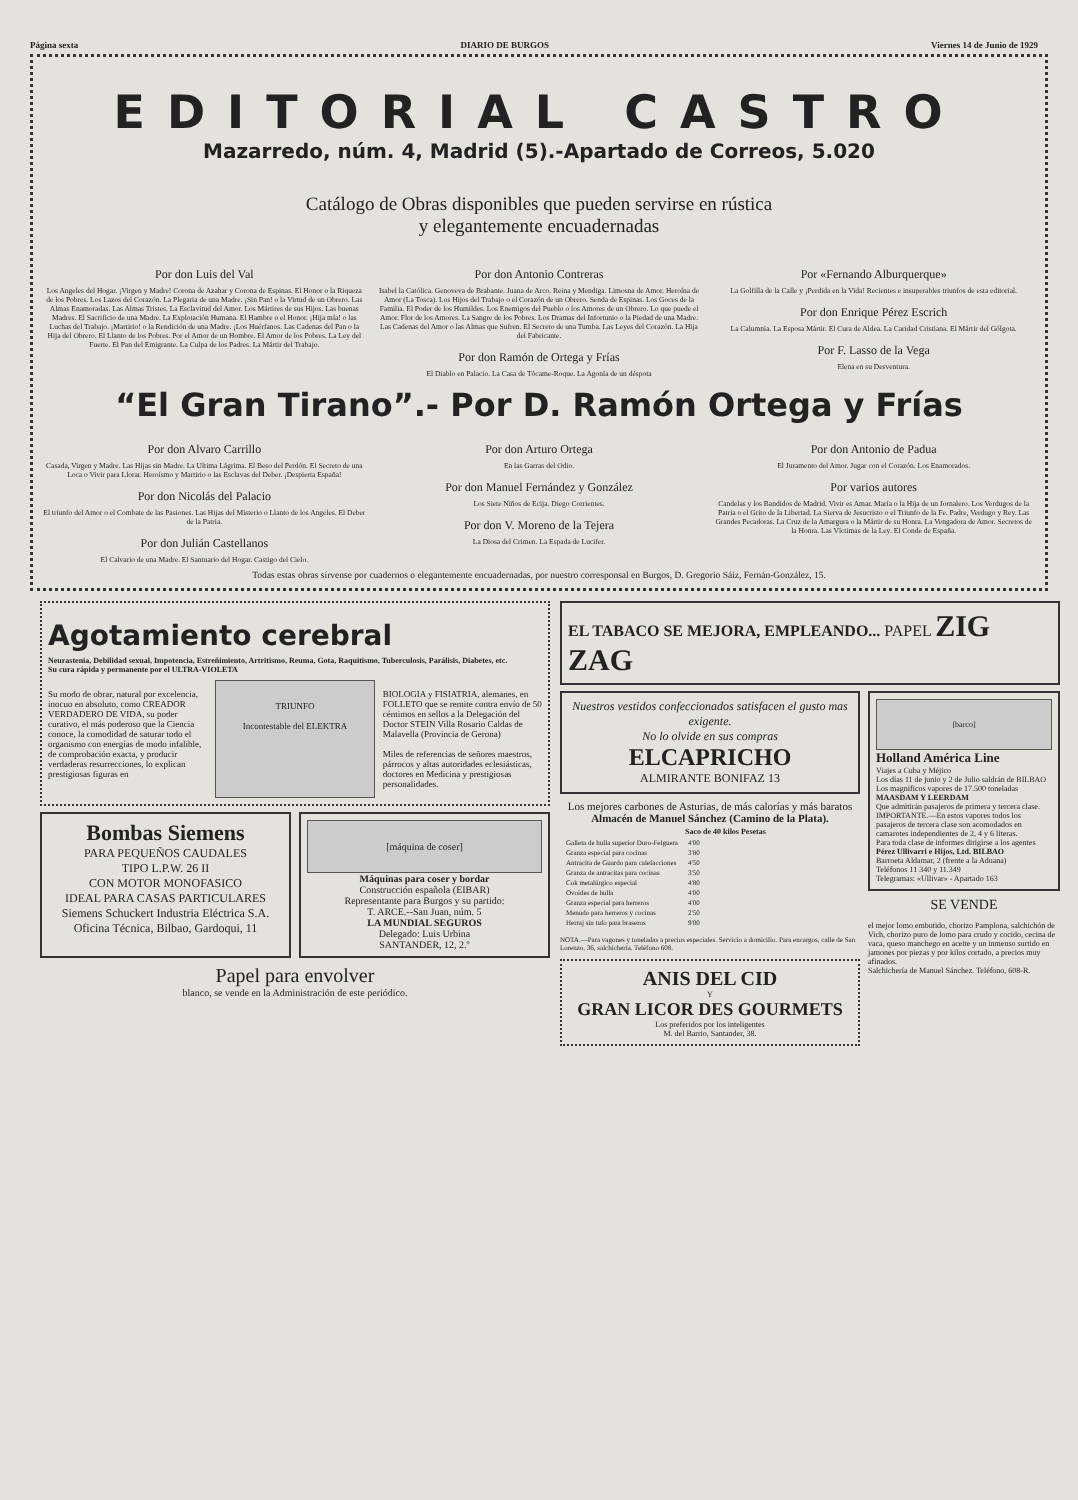Página sexta DIARIO DE BURGOS Viernes 14 de Junio de 1929
EDITORIAL CASTRO
Mazarredo, núm. 4, Madrid (5).-Apartado de Correos, 5.020
Catálogo de Obras disponibles que pueden servirse en rústica
y elegantemente encuadernadas
Por don Luis del Val
Los Angeles del Hogar. ¡Virgen y Madre! Corona de Azahar y Corona de Espinas. El Honor o la Riqueza de los Pobres. Los Lazos del Corazón. La Plegaria de una Madre. ¡Sin Pan! o la Virtud de un Obrero. Las Almas Enamoradas. Las Almas Tristes. La Esclavitud del Amor. Los Mártires de sus Hijos. Las buenas Madres. El Sacrificio de una Madre. La Explotación Humana. El Hambre o el Honor. ¡Hija mía! o las Luchas del Trabajo. ¡Martirio! o la Rendición de una Madre. ¡Los Huérfanos. Las Cadenas del Pan o la Hija del Obrero. El Llanto de los Pobres. Por el Amor de un Hombre. El Amor de los Pobres. La Ley del Fuerte. El Pan del Emigrante. La Culpa de los Padres. La Mártir del Trabajo.
Por don Antonio Contreras
Isabel la Católica. Genoveva de Brabante. Juana de Arco. Reina y Mendiga. Limosna de Amor. Heroína de Amor (La Tosca). Los Hijos del Trabajo o el Corazón de un Obrero. Senda de Espinas. Los Goces de la Familia. El Poder de los Humildes. Los Enemigos del Pueblo o los Amores de un Obrero. Lo que puede el Amor. Flor de los Amores. La Sangre de los Pobres. Los Dramas del Infortunio o la Piedad de una Madre. Las Cadenas del Amor o las Almas que Sufren. El Secreto de una Tumba. Las Leyes del Corazón. La Hija del Fabricante.
Por don Ramón de Ortega y Frías
El Diablo en Palacio. La Casa de Tócame-Roque. La Agonía de un déspota
Por «Fernando Alburquerque»
La Golfilla de la Calle y ¡Perdida en la Vida! Recientes e insuperables triunfos de esta editorial.
Por don Enrique Pérez Escrich
La Calumnia. La Esposa Mártir. El Cura de Aldea. La Caridad Cristiana. El Mártir del Gólgota.
Por F. Lasso de la Vega
Elena en su Desventura.
“El Gran Tirano”.- Por D. Ramón Ortega y Frías
Por don Alvaro Carrillo
Casada, Virgen y Madre. Las Hijas sin Madre. La Ultima Lágrima. El Beso del Perdón. El Secreto de una Loca o Vivir para Llorar. Heroísmo y Martirio o las Esclavas del Deber. ¡Despierta España!
Por don Nicolás del Palacio
El triunfo del Amor o el Combate de las Pasiones. Las Hijas del Misterio o Llanto de los Angeles. El Deber de la Patria.
Por don Julián Castellanos
El Calvario de una Madre. El Santuario del Hogar. Castigo del Cielo.
Por don Arturo Ortega
En las Garras del Odio.
Por don Manuel Fernández y González
Los Siete Niños de Ecija. Diego Corrientes.
Por don V. Moreno de la Tejera
La Diosa del Crimen. La Espada de Lucifer.
Por don Antonio de Padua
El Juramento del Amor. Jugar con el Corazón. Los Enamorados.
Por varios autores
Candelas y los Bandidos de Madrid. Vivir es Amar. María o la Hija de un Jornalero. Los Verdugos de la Patria o el Grito de la Libertad. La Sierva de Jesucristo o el Triunfo de la Fe. Padre, Verdugo y Rey. Las Grandes Pecadoras. La Cruz de la Amargura o la Mártir de su Honra. La Vengadora de Amor. Secretos de la Honra. Las Víctimas de la Ley. El Conde de España.
Todas estas obras sírvense por cuadernos o elegantemente encuadernadas, por nuestro corresponsal en Burgos, D. Gregorio Sáiz, Fernán-González, 15.
Agotamiento cerebral
Neurastenia, Debilidad sexual, Impotencia, Estreñimiento, Artritismo, Reuma, Gota, Raquitismo, Tuberculosis, Parálisis, Diabetes, etc.
Su cura rápida y permanente por el ULTRA-VIOLETA
Su modo de obrar, natural por excelencia, inocuo en absoluto, como CREADOR VERDADERO DE VIDA, su poder curativo, el más poderoso que la Ciencia conoce, la comodidad de saturar todo el organismo con energías de modo infalible, de comprobación exacta, y producir verdaderas resurrecciones, lo explican prestigiosas figuras en
TRIUNFO
Incontestable del ELEKTRA
BIOLOGIA y FISIATRIA, alemanes, en FOLLETO que se remite contra envío de 50 céntimos en sellos a la Delegación del Doctor STEIN Villa Rosario Caldas de Malavella (Provincia de Gerona)
Miles de referencias de señores maestros, párrocos y altas autoridades eclesiásticas, doctores en Medicina y prestigiosas personalidades.
Bombas Siemens
PARA PEQUEÑOS CAUDALES
TIPO L.P.W. 26 II
CON MOTOR MONOFASICO
IDEAL PARA CASAS PARTICULARES
Siemens Schuckert Industria Eléctrica S.A.
Oficina Técnica, Bilbao, Gardoqui, 11
[máquina de coser]
Máquinas para coser y bordar
Construcción española (EIBAR)
Representante para Burgos y su partido:
T. ARCE.--San Juan, núm. 5
LA MUNDIAL SEGUROS
Delegado: Luis Urbina
SANTANDER, 12, 2.º
Papel para envolver
blanco, se vende en la Administración de este periódico.
EL TABACO SE MEJORA, EMPLEANDO... PAPEL ZIG ZAG
Nuestros vestidos confeccionados satisfacen el gusto mas exigente.
No lo olvide en sus compras
ELCAPRICHO
ALMIRANTE BONIFAZ 13
Los mejores carbones de Asturias, de más calorías y más baratos
Almacén de Manuel Sánchez (Camino de la Plata).
| | Saco de 40 kilos Pesetas |
| --- | --- |
| Galleta de hulla superior Duro-Felguera | 4'00 |
| Granza especial para cocinas | 3'80 |
| Antracita de Guardo para calefacciones | 4'50 |
| Granza de antracitas para cocinas | 3'50 |
| Cok metalúrgico especial | 4'80 |
| Ovoides de hulla | 4'00 |
| Granza especial para herreros | 4'00 |
| Menudo para herreros y cocinas | 2'50 |
| Herraj sin tufo para braseros | 9'00 |
NOTA.—Para vagones y toneladas a precios especiales. Servicio a domicilio. Para encargos, calle de San Lorenzo, 36, salchichería. Teléfono 608.
ANIS DEL CID
Y
GRAN LICOR DES GOURMETS
Los preferidos por los inteligentes
M. del Barrio, Santander, 38.
[barco]
Holland América Line
Viajes a Cuba y Méjico
Los días 11 de junio y 2 de Julio saldrán de BILBAO
Los magníficos vapores de 17.500 toneladas
MAASDAM Y LEERDAM
Que admitirán pasajeros de primera y tercera clase.
IMPORTANTE.—En estos vapores todos los pasajeros de tercera clase son acomodados en camarotes independientes de 2, 4 y 6 literas.
Para toda clase de informes dirigirse a los agentes
Pérez Ullivarri e Hijos, Ltd. BILBAO
Barroeta Aldamar, 2 (frente a la Aduana)
Teléfonos 11 340 y 11.349
Telegramas: «Ullivar» - Apartado 163
SE VENDE
el mejor lomo embutido, chorizo Pamplona, salchichón de Vich, chorizo puro de lomo para crudo y cocido, cecina de vaca, queso manchego en aceite y un inmenso surtido en jamones por piezas y por kilos cortado, a precios muy afinados.
Salchichería de Manuel Sánchez. Teléfono, 608-R.